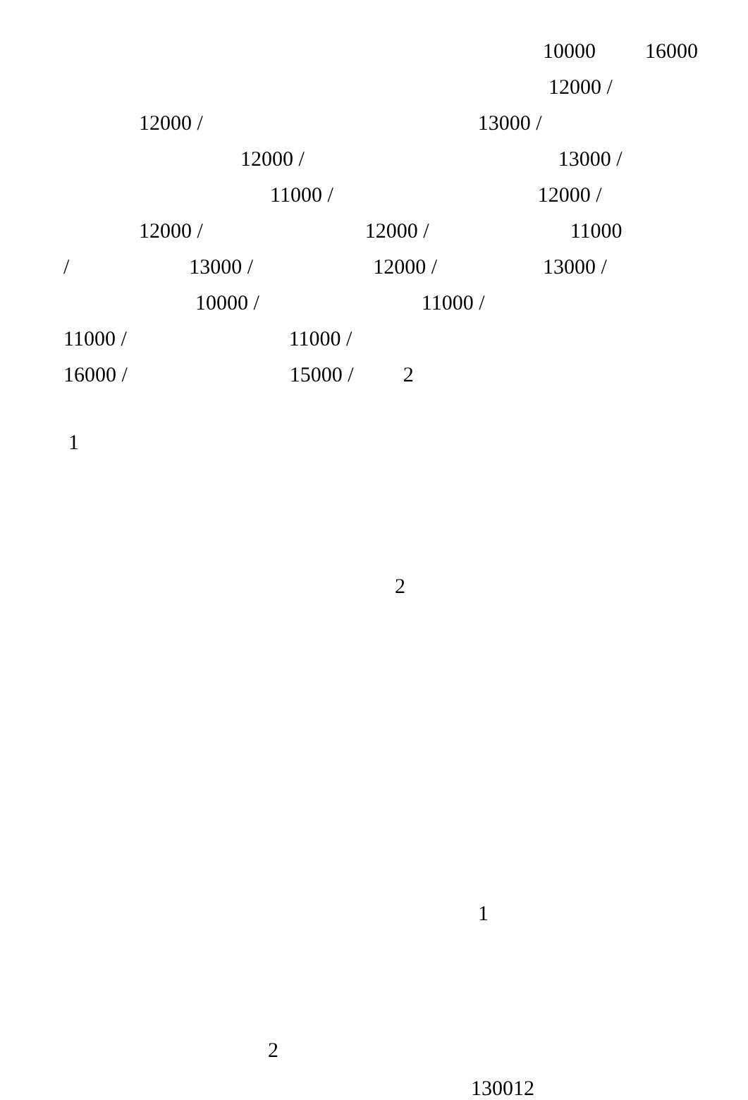10000 16000
12000 /
12000 / 13000 /
12000 / 13000 /
11000 / 12000 /
12000 / 12000 / 11000
/ 13000 / 12000 / 13000 /
10000 / 11000 /
11000 / 11000 /
16000 / 15000 / 2
1
2
1
2
130012